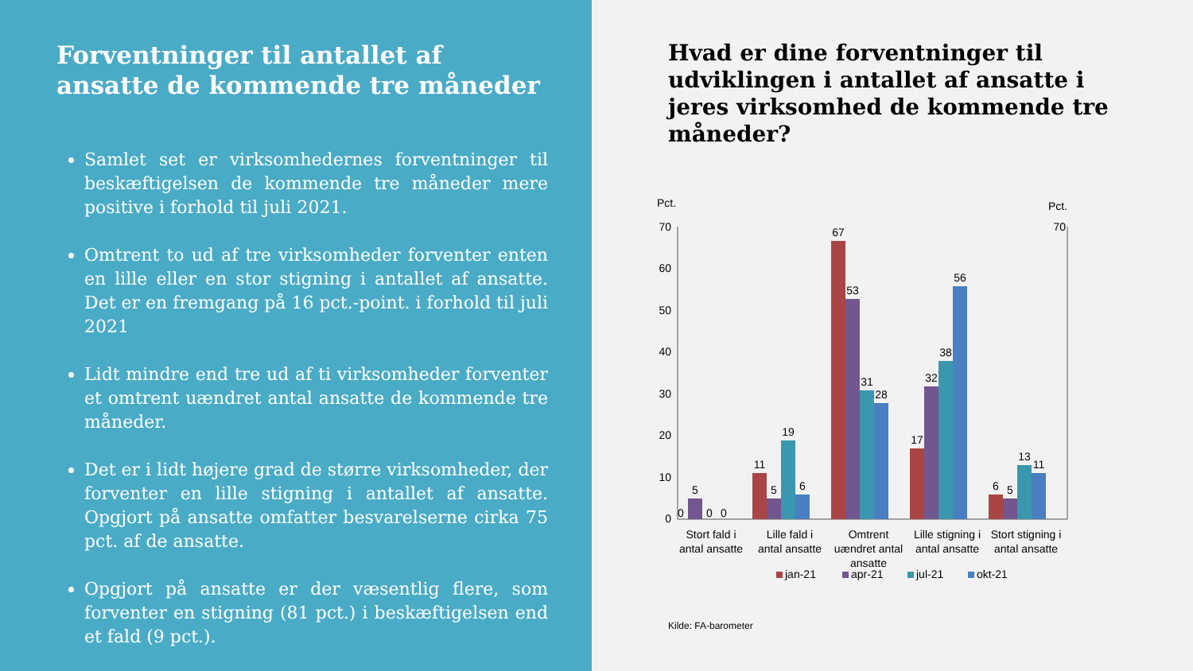Forventninger til antallet af ansatte de kommende tre måneder
Samlet set er virksomhedernes forventninger til beskæftigelsen de kommende tre måneder mere positive i forhold til juli 2021.
Omtrent to ud af tre virksomheder forventer enten en lille eller en stor stigning i antallet af ansatte. Det er en fremgang på 16 pct.-point. i forhold til juli 2021
Lidt mindre end tre ud af ti virksomheder forventer et omtrent uændret antal ansatte de kommende tre måneder.
Det er i lidt højere grad de større virksomheder, der forventer en lille stigning i antallet af ansatte. Opgjort på ansatte omfatter besvarelserne cirka 75 pct. af de ansatte.
Opgjort på ansatte er der væsentlig flere, som forventer en stigning (81 pct.) i beskæftigelsen end et fald (9 pct.).
Hvad er dine forventninger til udviklingen i antallet af ansatte i jeres virksomhed de kommende tre måneder?
Pct.
Pct.
70
60
50
40
30
20
10
0
70
0
5
0
0
11
5
19
6
67
53
31
28
17
32
38
56
6
5
13
11
Stort fald i
antal ansatte
Lille fald i
antal ansatte
Omtrent
uændret antal
ansatte
Lille stigning i
antal ansatte
Stort stigning i
antal ansatte
jan-21
apr-21
jul-21
okt-21
Kilde: FA-barometer